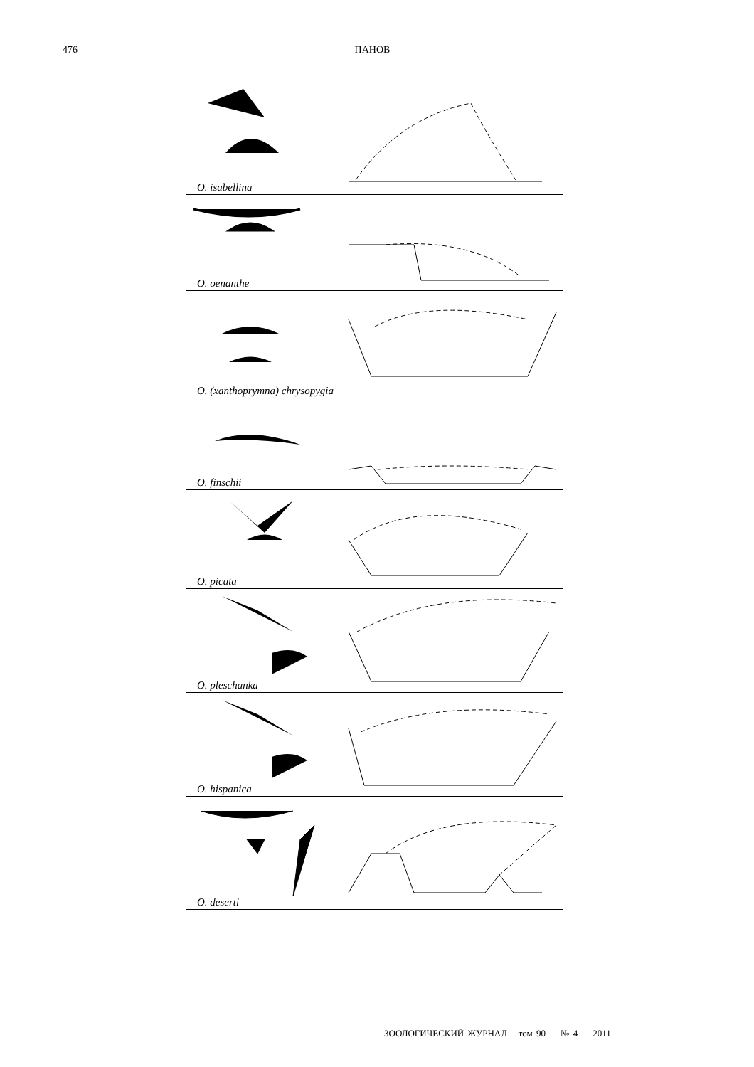476 ПАНОВ
O. isabellina
O. oenanthe
O. (xanthoprymna) chrysopygia
O. finschii
O. picata
O. pleschanka
O. hispanica
O. deserti
ЗООЛОГИЧЕСКИЙ ЖУРНАЛ том 90 № 4 2011